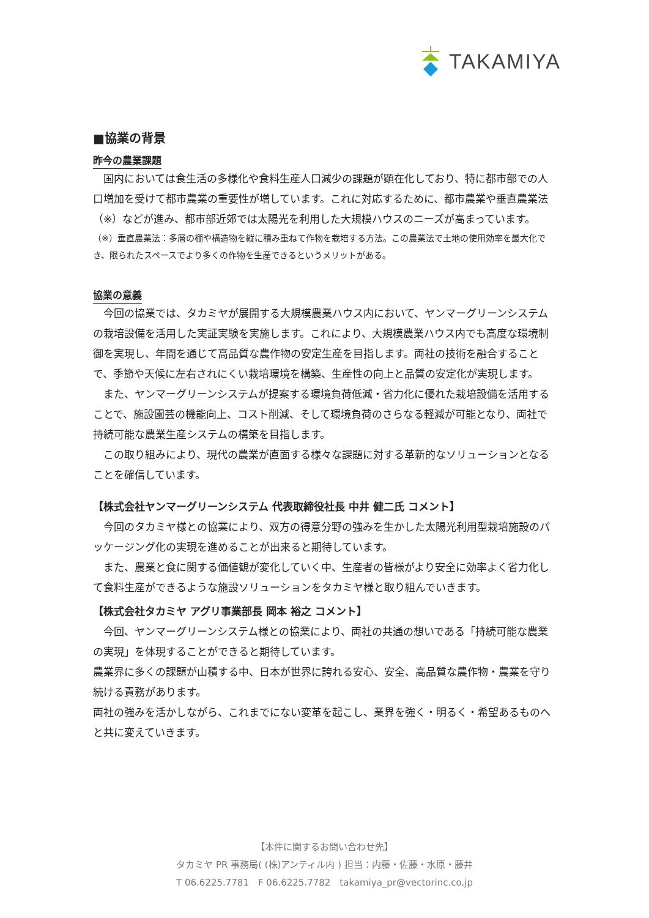TAKAMIYA
■協業の背景
昨今の農業課題
　国内においては食生活の多様化や食料生産人口減少の課題が顕在化しており、特に都市部での人口増加を受けて都市農業の重要性が増しています。これに対応するために、都市農業や垂直農業法（※）などが進み、都市部近郊では太陽光を利用した大規模ハウスのニーズが高まっています。
（※）垂直農業法：多層の棚や構造物を縦に積み重ねて作物を栽培する方法。この農業法で土地の使用効率を最大化でき、限られたスペースでより多くの作物を生産できるというメリットがある。
協業の意義
　今回の協業では、タカミヤが展開する大規模農業ハウス内において、ヤンマーグリーンシステムの栽培設備を活用した実証実験を実施します。これにより、大規模農業ハウス内でも高度な環境制御を実現し、年間を通じて高品質な農作物の安定生産を目指します。両社の技術を融合することで、季節や天候に左右されにくい栽培環境を構築、生産性の向上と品質の安定化が実現します。
　また、ヤンマーグリーンシステムが提案する環境負荷低減・省力化に優れた栽培設備を活用することで、施設園芸の機能向上、コスト削減、そして環境負荷のさらなる軽減が可能となり、両社で持続可能な農業生産システムの構築を目指します。
　この取り組みにより、現代の農業が直面する様々な課題に対する革新的なソリューションとなることを確信しています。
【株式会社ヤンマーグリーンシステム 代表取締役社長 中井 健二氏 コメント】
　今回のタカミヤ様との協業により、双方の得意分野の強みを生かした太陽光利用型栽培施設のパッケージング化の実現を進めることが出来ると期待しています。
　また、農業と食に関する価値観が変化していく中、生産者の皆様がより安全に効率よく省力化して食料生産ができるような施設ソリューションをタカミヤ様と取り組んでいきます。
【株式会社タカミヤ アグリ事業部長 岡本 裕之 コメント】
　今回、ヤンマーグリーンシステム様との協業により、両社の共通の想いである「持続可能な農業の実現」を体現することができると期待しています。
農業界に多くの課題が山積する中、日本が世界に誇れる安心、安全、高品質な農作物・農業を守り続ける責務があります。
両社の強みを活かしながら、これまでにない変革を起こし、業界を強く・明るく・希望あるものへと共に変えていきます。
【本件に関するお問い合わせ先】
タカミヤ PR 事務局( (株)アンティル内 ) 担当：内藤・佐藤・水原・藤井
T 06.6225.7781　F 06.6225.7782　takamiya_pr@vectorinc.co.jp